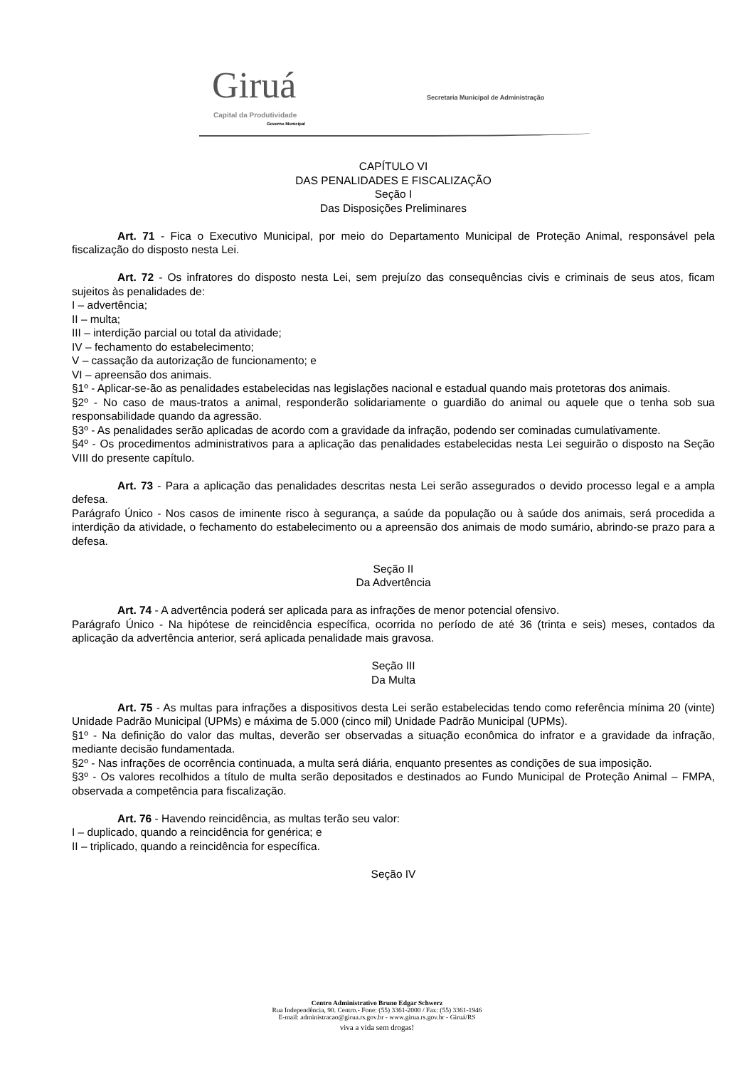Giruá Capital da Produtividade
Governo Municipal
Secretaria Municipal de Administração
CAPÍTULO VI
DAS PENALIDADES E FISCALIZAÇÃO
Seção I
Das Disposições Preliminares
Art. 71 - Fica o Executivo Municipal, por meio do Departamento Municipal de Proteção Animal, responsável pela fiscalização do disposto nesta Lei.
Art. 72 - Os infratores do disposto nesta Lei, sem prejuízo das consequências civis e criminais de seus atos, ficam sujeitos às penalidades de:
I – advertência;
II – multa;
III – interdição parcial ou total da atividade;
IV – fechamento do estabelecimento;
V – cassação da autorização de funcionamento; e
VI – apreensão dos animais.
§1º - Aplicar-se-ão as penalidades estabelecidas nas legislações nacional e estadual quando mais protetoras dos animais.
§2º - No caso de maus-tratos a animal, responderão solidariamente o guardião do animal ou aquele que o tenha sob sua responsabilidade quando da agressão.
§3º - As penalidades serão aplicadas de acordo com a gravidade da infração, podendo ser cominadas cumulativamente.
§4º - Os procedimentos administrativos para a aplicação das penalidades estabelecidas nesta Lei seguirão o disposto na Seção VIII do presente capítulo.
Art. 73 - Para a aplicação das penalidades descritas nesta Lei serão assegurados o devido processo legal e a ampla defesa.
Parágrafo Único - Nos casos de iminente risco à segurança, a saúde da população ou à saúde dos animais, será procedida a interdição da atividade, o fechamento do estabelecimento ou a apreensão dos animais de modo sumário, abrindo-se prazo para a defesa.
Seção II
Da Advertência
Art. 74 - A advertência poderá ser aplicada para as infrações de menor potencial ofensivo.
Parágrafo Único - Na hipótese de reincidência específica, ocorrida no período de até 36 (trinta e seis) meses, contados da aplicação da advertência anterior, será aplicada penalidade mais gravosa.
Seção III
Da Multa
Art. 75 - As multas para infrações a dispositivos desta Lei serão estabelecidas tendo como referência mínima 20 (vinte) Unidade Padrão Municipal (UPMs) e máxima de 5.000 (cinco mil) Unidade Padrão Municipal (UPMs).
§1º - Na definição do valor das multas, deverão ser observadas a situação econômica do infrator e a gravidade da infração, mediante decisão fundamentada.
§2º - Nas infrações de ocorrência continuada, a multa será diária, enquanto presentes as condições de sua imposição.
§3º - Os valores recolhidos a título de multa serão depositados e destinados ao Fundo Municipal de Proteção Animal – FMPA, observada a competência para fiscalização.
Art. 76 - Havendo reincidência, as multas terão seu valor:
I – duplicado, quando a reincidência for genérica; e
II – triplicado, quando a reincidência for específica.
Seção IV
Centro Administrativo Bruno Edgar Schwerz
Rua Independência, 90. Centro.- Fone: (55) 3361-2000 / Fax: (55) 3361-1946
E-mail: administracao@girua.rs.gov.br - www.girua.rs.gov.br - Giruá/RS
viva a vida sem drogas!